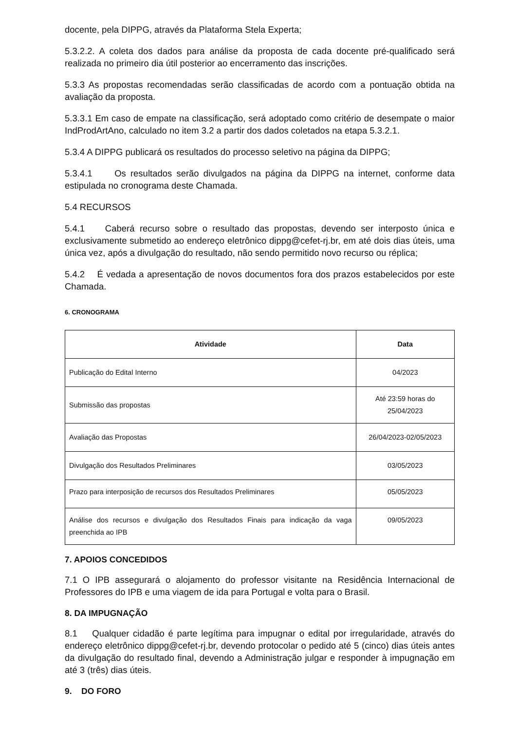docente, pela DIPPG, através da Plataforma Stela Experta;
5.3.2.2. A coleta dos dados para análise da proposta de cada docente pré-qualificado será realizada no primeiro dia útil posterior ao encerramento das inscrições.
5.3.3 As propostas recomendadas serão classificadas de acordo com a pontuação obtida na avaliação da proposta.
5.3.3.1 Em caso de empate na classificação, será adoptado como critério de desempate o maior IndProdArtAno, calculado no item 3.2 a partir dos dados coletados na etapa 5.3.2.1.
5.3.4 A DIPPG publicará os resultados do processo seletivo na página da DIPPG;
5.3.4.1 Os resultados serão divulgados na página da DIPPG na internet, conforme data estipulada no cronograma deste Chamada.
5.4 RECURSOS
5.4.1 Caberá recurso sobre o resultado das propostas, devendo ser interposto única e exclusivamente submetido ao endereço eletrônico dippg@cefet-rj.br, em até dois dias úteis, uma única vez, após a divulgação do resultado, não sendo permitido novo recurso ou réplica;
5.4.2 É vedada a apresentação de novos documentos fora dos prazos estabelecidos por este Chamada.
6. CRONOGRAMA
| Atividade | Data |
| --- | --- |
| Publicação do Edital Interno | 04/2023 |
| Submissão das propostas | Até 23:59 horas do 25/04/2023 |
| Avaliação das Propostas | 26/04/2023-02/05/2023 |
| Divulgação dos Resultados Preliminares | 03/05/2023 |
| Prazo para interposição de recursos dos Resultados Preliminares | 05/05/2023 |
| Análise dos recursos e divulgação dos Resultados Finais para indicação da vaga preenchida ao IPB | 09/05/2023 |
7. APOIOS CONCEDIDOS
7.1 O IPB assegurará o alojamento do professor visitante na Residência Internacional de Professores do IPB e uma viagem de ida para Portugal e volta para o Brasil.
8. DA IMPUGNAÇÃO
8.1 Qualquer cidadão é parte legítima para impugnar o edital por irregularidade, através do endereço eletrônico dippg@cefet-rj.br, devendo protocolar o pedido até 5 (cinco) dias úteis antes da divulgação do resultado final, devendo a Administração julgar e responder à impugnação em até 3 (três) dias úteis.
9. DO FORO